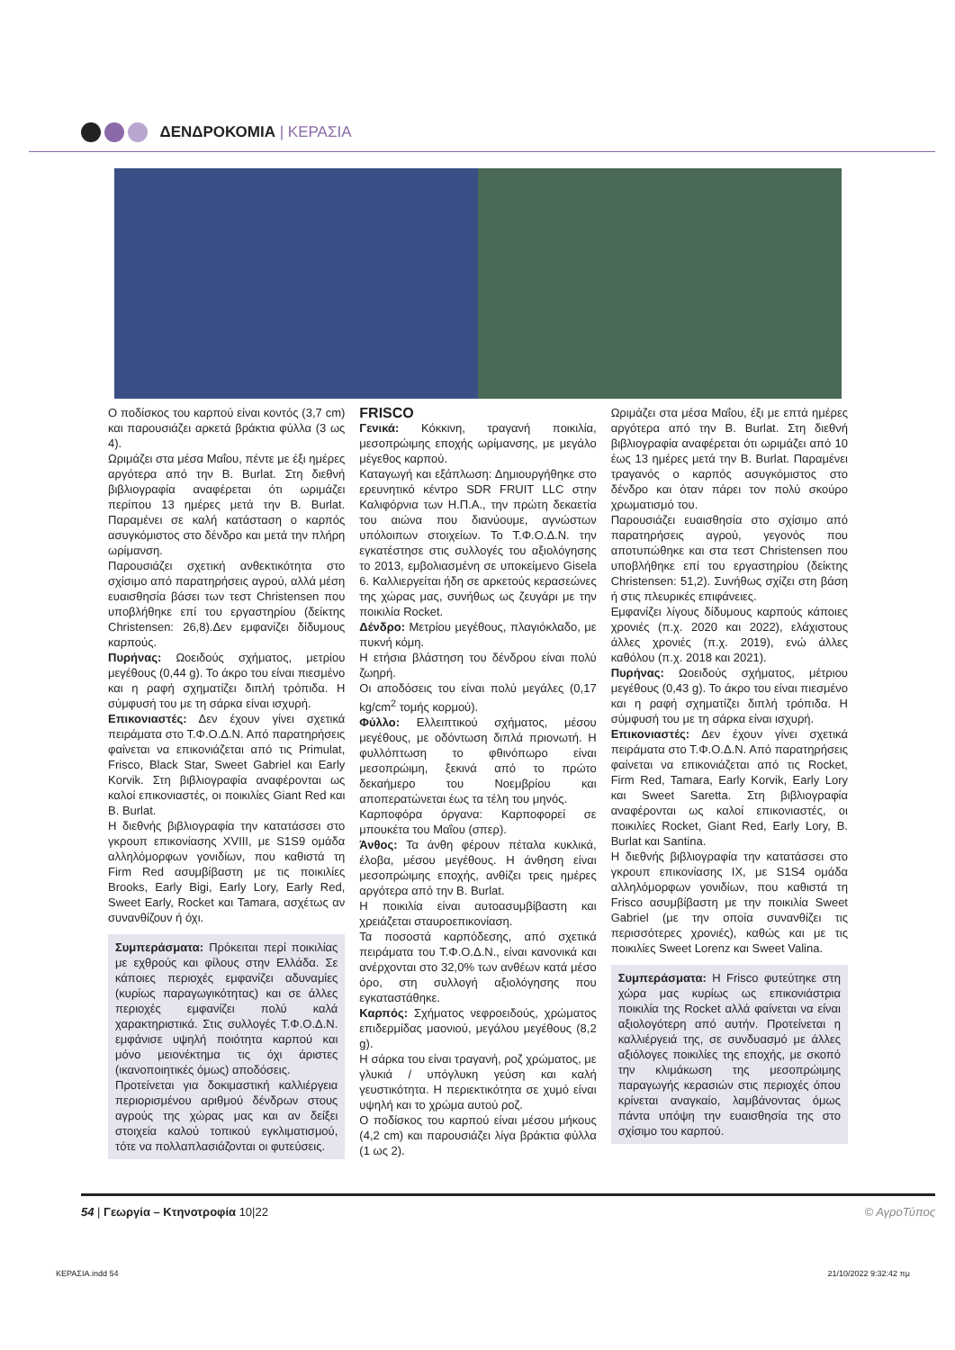ΔΕΝΔΡΟΚΟΜΙΑ | ΚΕΡΑΣΙΑ
Ο ποδίσκος του καρπού είναι κοντός (3,7 cm) και παρουσιάζει αρκετά βράκτια φύλλα (3 ως 4).
Ωριμάζει στα μέσα Μαΐου, πέντε με έξι ημέρες αργότερα από την Β. Burlat. Στη διεθνή βιβλιογραφία αναφέρεται ότι ωριμάζει περίπου 13 ημέρες μετά την Β. Burlat. Παραμένει σε καλή κατάσταση ο καρπός ασυγκόμιστος στο δένδρο και μετά την πλήρη ωρίμανση.
Παρουσιάζει σχετική ανθεκτικότητα στο σχίσιμο από παρατηρήσεις αγρού, αλλά μέση ευαισθησία βάσει των τεστ Christensen που υποβλήθηκε επί του εργαστηρίου (δείκτης Christensen: 26,8).Δεν εμφανίζει δίδυμους καρπούς.
Πυρήνας: Ωοειδούς σχήματος, μετρίου μεγέθους (0,44 g). Το άκρο του είναι πιεσμένο και η ραφή σχηματίζει διπλή τρόπιδα. Η σύμφυσή του με τη σάρκα είναι ισχυρή.
Επικονιαστές: Δεν έχουν γίνει σχετικά πειράματα στο Τ.Φ.Ο.Δ.Ν. Από παρατηρήσεις φαίνεται να επικονιάζεται από τις Primulat, Frisco, Black Star, Sweet Gabriel και Early Korvik. Στη βιβλιογραφία αναφέρονται ως καλοί επικονιαστές, οι ποικιλίες Giant Red και B. Burlat.
Η διεθνής βιβλιογραφία την κατατάσσει στο γκρουπ επικονίασης XVIII, με S1S9 ομάδα αλληλόμορφων γονιδίων, που καθιστά τη Firm Red ασυμβίβαστη με τις ποικιλίες Brooks, Early Bigi, Early Lory, Early Red, Sweet Early, Rocket και Tamara, ασχέτως αν συνανθίζουν ή όχι.
Συμπεράσματα: Πρόκειται περί ποικιλίας με εχθρούς και φίλους στην Ελλάδα. Σε κάποιες περιοχές εμφανίζει αδυναμίες (κυρίως παραγωγικότητας) και σε άλλες περιοχές εμφανίζει πολύ καλά χαρακτηριστικά. Στις συλλογές Τ.Φ.Ο.Δ.Ν. εμφάνισε υψηλή ποιότητα καρπού και μόνο μειονέκτημα τις όχι άριστες (ικανοποιητικές όμως) αποδόσεις.
Προτείνεται για δοκιμαστική καλλιέργεια περιορισμένου αριθμού δένδρων στους αγρούς της χώρας μας και αν δείξει στοιχεία καλού τοπικού εγκλιματισμού, τότε να πολλαπλασιάζονται οι φυτεύσεις.
FRISCO
Γενικά: Κόκκινη, τραγανή ποικιλία, μεσοπρώιμης εποχής ωρίμανσης, με μεγάλο μέγεθος καρπού.
Καταγωγή και εξάπλωση: Δημιουργήθηκε στο ερευνητικό κέντρο SDR FRUIT LLC στην Καλιφόρνια των Η.Π.Α., την πρώτη δεκαετία του αιώνα που διανύουμε, αγνώστων υπόλοιπων στοιχείων. Το Τ.Φ.Ο.Δ.Ν. την εγκατέστησε στις συλλογές του αξιολόγησης το 2013, εμβολιασμένη σε υποκείμενο Gisela 6. Καλλιεργείται ήδη σε αρκετούς κερασεώνες της χώρας μας, συνήθως ως ζευγάρι με την ποικιλία Rocket.
Δένδρο: Μετρίου μεγέθους, πλαγιόκλαδο, με πυκνή κόμη.
Η ετήσια βλάστηση του δένδρου είναι πολύ ζωηρή.
Οι αποδόσεις του είναι πολύ μεγάλες (0,17 kg/cm<sup>2</sup> τομής κορμού).
Φύλλο: Ελλειπτικού σχήματος, μέσου μεγέθους, με οδόντωση διπλά πριονωτή. Η φυλλόπτωση το φθινόπωρο είναι μεσοπρώιμη, ξεκινά από το πρώτο δεκαήμερο του Νοεμβρίου και αποπερατώνεται έως τα τέλη του μηνός.
Καρποφόρα όργανα: Καρποφορεί σε μπουκέτα του Μαΐου (σπερ).
Άνθος: Τα άνθη φέρουν πέταλα κυκλικά, έλοβα, μέσου μεγέθους. Η άνθηση είναι μεσοπρώιμης εποχής, ανθίζει τρεις ημέρες αργότερα από την Β. Burlat.
Η ποικιλία είναι αυτοασυμβίβαστη και χρειάζεται σταυροεπικονίαση.
Τα ποσοστά καρπόδεσης, από σχετικά πειράματα του Τ.Φ.Ο.Δ.Ν., είναι κανονικά και ανέρχονται στο 32,0% των ανθέων κατά μέσο όρο, στη συλλογή αξιολόγησης που εγκαταστάθηκε.
Καρπός: Σχήματος νεφροειδούς, χρώματος επιδερμίδας μαονιού, μεγάλου μεγέθους (8,2 g).
Η σάρκα του είναι τραγανή, ροζ χρώματος, με γλυκιά / υπόγλυκη γεύση και καλή γευστικότητα. Η περιεκτικότητα σε χυμό είναι υψηλή και το χρώμα αυτού ροζ.
Ο ποδίσκος του καρπού είναι μέσου μήκους (4,2 cm) και παρουσιάζει λίγα βράκτια φύλλα (1 ως 2).
Ωριμάζει στα μέσα Μαΐου, έξι με επτά ημέρες αργότερα από την Β. Burlat. Στη διεθνή βιβλιογραφία αναφέρεται ότι ωριμάζει από 10 έως 13 ημέρες μετά την Β. Burlat. Παραμένει τραγανός ο καρπός ασυγκόμιστος στο δένδρο και όταν πάρει τον πολύ σκούρο χρωματισμό του.
Παρουσιάζει ευαισθησία στο σχίσιμο από παρατηρήσεις αγρού, γεγονός που αποτυπώθηκε και στα τεστ Christensen που υποβλήθηκε επί του εργαστηρίου (δείκτης Christensen: 51,2). Συνήθως σχίζει στη βάση ή στις πλευρικές επιφάνειες.
Εμφανίζει λίγους δίδυμους καρπούς κάποιες χρονιές (π.χ. 2020 και 2022), ελάχιστους άλλες χρονιές (π.χ. 2019), ενώ άλλες καθόλου (π.χ. 2018 και 2021).
Πυρήνας: Ωοειδούς σχήματος, μέτριου μεγέθους (0,43 g). Το άκρο του είναι πιεσμένο και η ραφή σχηματίζει διπλή τρόπιδα. Η σύμφυσή του με τη σάρκα είναι ισχυρή.
Επικονιαστές: Δεν έχουν γίνει σχετικά πειράματα στο Τ.Φ.Ο.Δ.Ν. Από παρατηρήσεις φαίνεται να επικονιάζεται από τις Rocket, Firm Red, Tamara, Early Korvik, Early Lory και Sweet Saretta. Στη βιβλιογραφία αναφέρονται ως καλοί επικονιαστές, οι ποικιλίες Rocket, Giant Red, Early Lory, B. Burlat και Santina.
Η διεθνής βιβλιογραφία την κατατάσσει στο γκρουπ επικονίασης IX, με S1S4 ομάδα αλληλόμορφων γονιδίων, που καθιστά τη Frisco ασυμβίβαστη με την ποικιλία Sweet Gabriel (με την οποία συνανθίζει τις περισσότερες χρονιές), καθώς και με τις ποικιλίες Sweet Lorenz και Sweet Valina.
Συμπεράσματα: Η Frisco φυτεύτηκε στη χώρα μας κυρίως ως επικονιάστρια ποικιλία της Rocket αλλά φαίνεται να είναι αξιολογότερη από αυτήν. Προτείνεται η καλλιέργειά της, σε συνδυασμό με άλλες αξιόλογες ποικιλίες της εποχής, με σκοπό την κλιμάκωση της μεσοπρώιμης παραγωγής κερασιών στις περιοχές όπου κρίνεται αναγκαίο, λαμβάνοντας όμως πάντα υπόψη την ευαισθησία της στο σχίσιμο του καρπού.
54 | Γεωργία – Κτηνοτροφία 10|22 © ΑγροΤύπος
ΚΕΡΑΣΙΑ.indd 54 21/10/2022 9:32:42 πμ